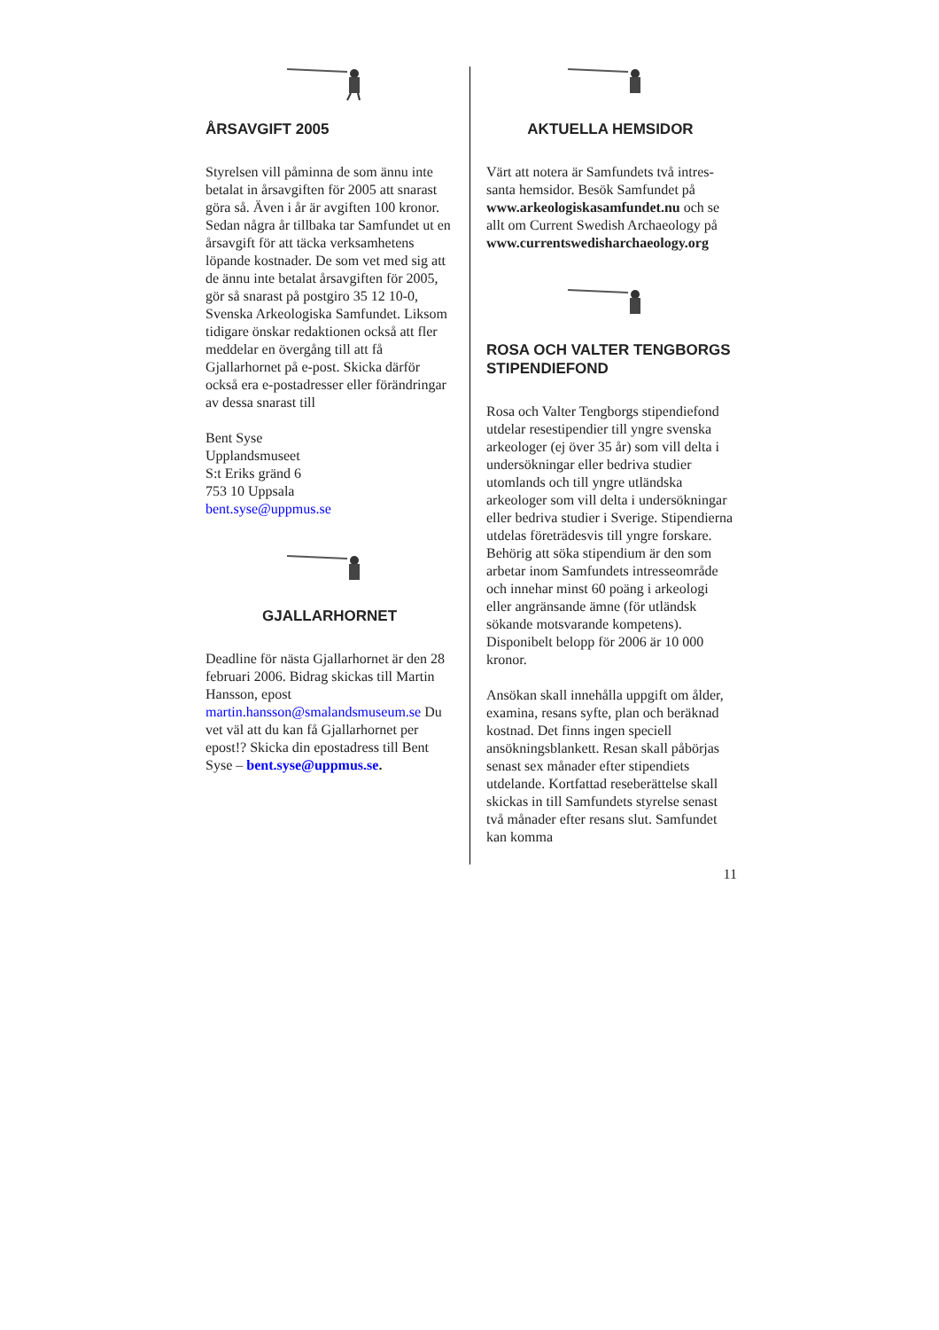ÅRSAVGIFT 2005
Styrelsen vill påminna de som ännu inte betalat in årsavgiften för 2005 att snarast göra så. Även i år är avgiften 100 kronor. Sedan några år tillbaka tar Samfundet ut en årsavgift för att täcka verksamhetens löpande kostnader. De som vet med sig att de ännu inte betalat årsavgiften för 2005, gör så snarast på postgiro 35 12 10-0, Svenska Arkeologiska Samfundet. Liksom tidigare önskar redaktionen också att fler meddelar en övergång till att få Gjallarhornet på e-post. Skicka därför också era e-postadresser eller förändringar av dessa snarast till
Bent Syse
Upplandsmuseet
S:t Eriks gränd 6
753 10 Uppsala
bent.syse@uppmus.se
GJALLARHORNET
Deadline för nästa Gjallarhornet är den 28 februari 2006. Bidrag skickas till Martin Hansson, epost martin.hansson@smalandsmuseum.se Du vet väl att du kan få Gjallarhornet per epost!? Skicka din epostadress till Bent Syse – bent.syse@uppmus.se.
AKTUELLA HEMSIDOR
Värt att notera är Samfundets två intres-santa hemsidor. Besök Samfundet på www.arkeologiskasamfundet.nu och se allt om Current Swedish Archaeology på www.currentswedisharchaeology.org
ROSA OCH VALTER TENGBORGS STIPENDIEFOND
Rosa och Valter Tengborgs stipendiefond utdelar resestipendier till yngre svenska arkeologer (ej över 35 år) som vill delta i undersökningar eller bedriva studier utomlands och till yngre utländska arkeologer som vill delta i undersökningar eller bedriva studier i Sverige. Stipendierna utdelas företrädesvis till yngre forskare. Behörig att söka stipendium är den som arbetar inom Samfundets intresseområde och innehar minst 60 poäng i arkeologi eller angränsande ämne (för utländsk sökande motsvarande kompetens). Disponibelt belopp för 2006 är 10 000 kronor.
Ansökan skall innehålla uppgift om ålder, examina, resans syfte, plan och beräknad kostnad. Det finns ingen speciell ansökningsblankett. Resan skall påbörjas senast sex månader efter stipendiets utdelande. Kortfattad reseberättelse skall skickas in till Samfundets styrelse senast två månader efter resans slut. Samfundet kan komma
11